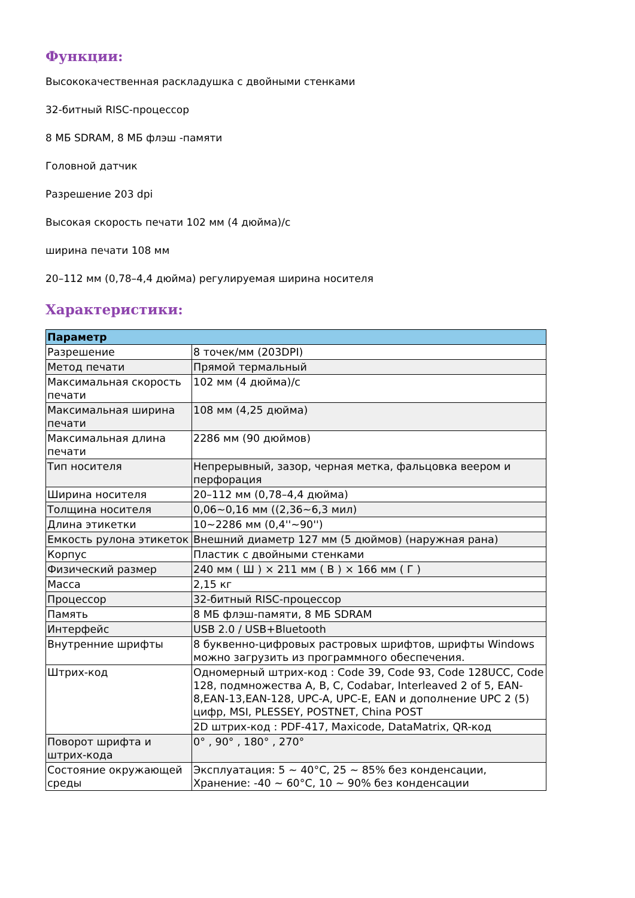Функции:
Высококачественная раскладушка с двойными стенками
32-битный RISC-процессор
8 МБ SDRAM, 8 МБ флэш -памяти
Головной датчик
Разрешение 203 dpi
Высокая скорость печати 102 мм (4 дюйма)/с
ширина печати 108 мм
20–112 мм (0,78–4,4 дюйма) регулируемая ширина носителя
Характеристики:
| Параметр | |
| --- | --- |
| Разрешение | 8 точек/мм (203DPI) |
| Метод печати | Прямой термальный |
| Максимальная скорость печати | 102 мм (4 дюйма)/с |
| Максимальная ширина печати | 108 мм (4,25 дюйма) |
| Максимальная длина печати | 2286 мм (90 дюймов) |
| Тип носителя | Непрерывный, зазор, черная метка, фальцовка веером и перфорация |
| Ширина носителя | 20–112 мм (0,78–4,4 дюйма) |
| Толщина носителя | 0,06~0,16 мм ((2,36~6,3 мил) |
| Длина этикетки | 10~2286 мм (0,4''~90'') |
| Емкость рулона этикеток | Внешний диаметр 127 мм (5 дюймов) (наружная рана) |
| Корпус | Пластик с двойными стенками |
| Физический размер | 240 мм ( Ш ) × 211 мм ( В ) × 166 мм ( Г ) |
| Масса | 2,15 кг |
| Процессор | 32-битный RISC-процессор |
| Память | 8 МБ флэш-памяти, 8 МБ SDRAM |
| Интерфейс | USB 2.0 / USB+Bluetooth |
| Внутренние шрифты | 8 буквенно-цифровых растровых шрифтов, шрифты Windows можно загрузить из программного обеспечения. |
| Штрих-код | Одномерный штрих-код : Code 39, Code 93, Code 128UCC, Code 128, подмножества A, B, C, Codabar, Interleaved 2 of 5, EAN-8,EAN-13,EAN-128, UPC-A, UPC-E, EAN и дополнение UPC 2 (5) цифр, MSI, PLESSEY, POSTNET, China POST |
| | 2D штрих-код : PDF-417, Maxicode, DataMatrix, QR-код |
| Поворот шрифта и штрих-кода | 0° , 90° , 180° , 270° |
| Состояние окружающей среды | Эксплуатация: 5 ~ 40°C, 25 ~ 85% без конденсации, Хранение: -40 ~ 60°C, 10 ~ 90% без конденсации |